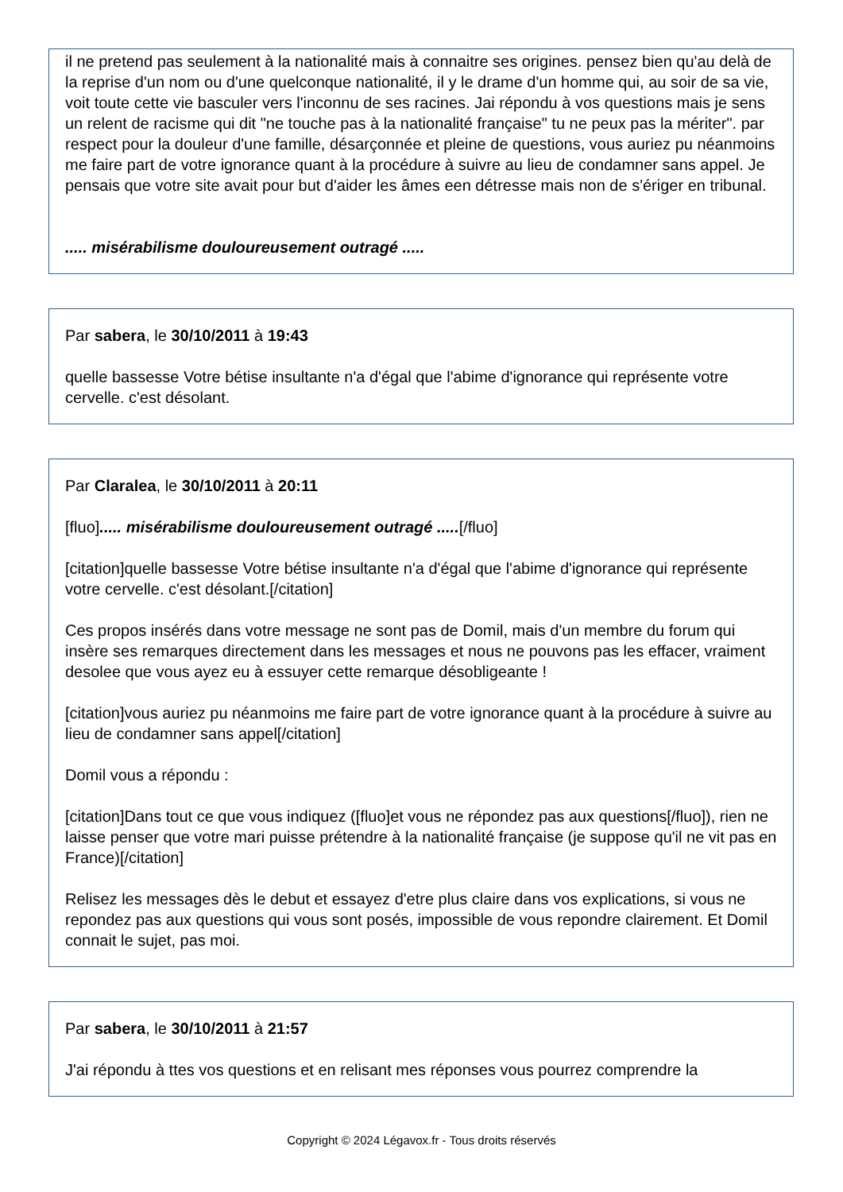il ne pretend pas seulement à la nationalité mais à connaitre ses origines. pensez bien qu'au delà de la reprise d'un nom ou d'une quelconque nationalité, il y le drame d'un homme qui, au soir de sa vie, voit toute cette vie basculer vers l'inconnu de ses racines. Jai répondu à vos questions mais je sens un relent de racisme qui dit "ne touche pas à la nationalité française" tu ne peux pas la mériter". par respect pour la douleur d'une famille, désarçonnée et pleine de questions, vous auriez pu néanmoins me faire part de votre ignorance quant à la procédure à suivre au lieu de condamner sans appel. Je pensais que votre site avait pour but d'aider les âmes een détresse mais non de s'ériger en tribunal.
..... misérabilisme douloureusement outragé .....
Par sabera, le 30/10/2011 à 19:43
quelle bassesse Votre bétise insultante n'a d'égal que l'abime d'ignorance qui représente votre cervelle. c'est désolant.
Par Claralea, le 30/10/2011 à 20:11
[fluo]..... misérabilisme douloureusement outragé .....[/fluo]
[citation]quelle bassesse Votre bétise insultante n'a d'égal que l'abime d'ignorance qui représente votre cervelle. c'est désolant.[/citation]
Ces propos insérés dans votre message ne sont pas de Domil, mais d'un membre du forum qui insère ses remarques directement dans les messages et nous ne pouvons pas les effacer, vraiment desolee que vous ayez eu à essuyer cette remarque désobligeante !
[citation]vous auriez pu néanmoins me faire part de votre ignorance quant à la procédure à suivre au lieu de condamner sans appel[/citation]
Domil vous a répondu :
[citation]Dans tout ce que vous indiquez ([fluo]et vous ne répondez pas aux questions[/fluo]), rien ne laisse penser que votre mari puisse prétendre à la nationalité française (je suppose qu'il ne vit pas en France)[/citation]
Relisez les messages dès le debut et essayez d'etre plus claire dans vos explications, si vous ne repondez pas aux questions qui vous sont posés, impossible de vous repondre clairement. Et Domil connait le sujet, pas moi.
Par sabera, le 30/10/2011 à 21:57
J'ai répondu à ttes vos questions et en relisant mes réponses vous pourrez comprendre la
Copyright © 2024 Légavox.fr - Tous droits réservés